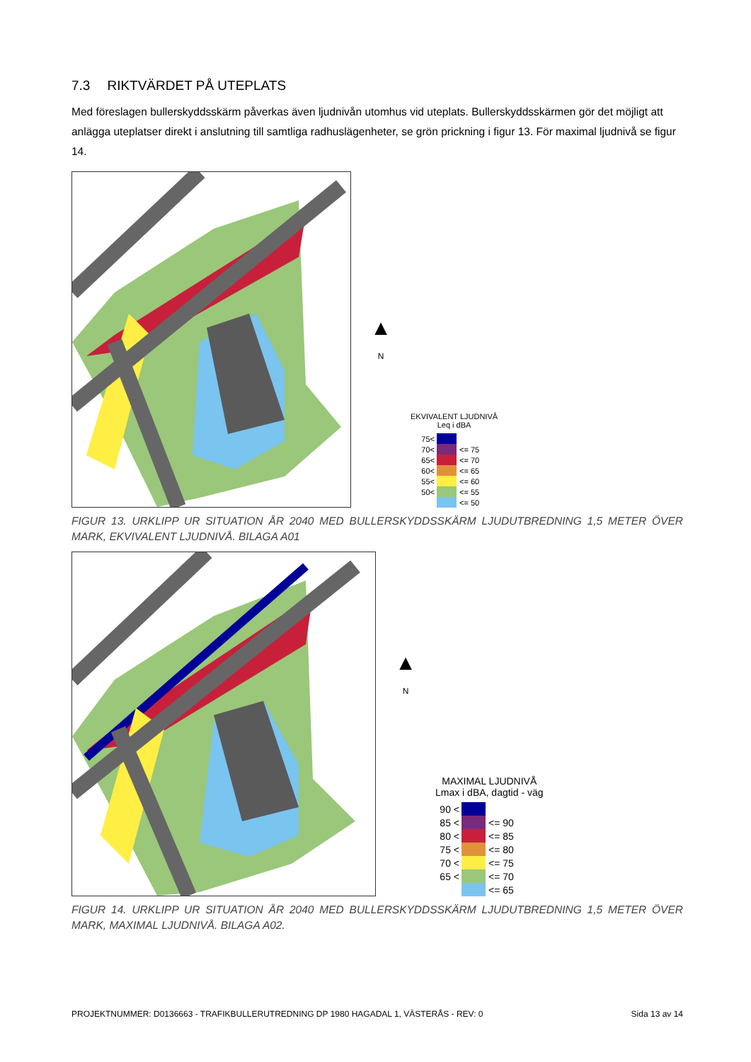7.3 RIKTVÄRDET PÅ UTEPLATS
Med föreslagen bullerskyddsskärm påverkas även ljudnivån utomhus vid uteplats. Bullerskyddsskärmen gör det möjligt att anlägga uteplatser direkt i anslutning till samtliga radhuslägenheter, se grön prickning i figur 13. För maximal ljudnivå se figur 14.
▲
N
EKVIVALENT LJUDNIVÅ
Leq i dBA
75<
70< <= 75
65< <= 70
60< <= 65
55< <= 60
50< <= 55
<= 50
FIGUR 13. URKLIPP UR SITUATION ÅR 2040 MED BULLERSKYDDSSKÄRM LJUDUTBREDNING 1,5 METER ÖVER MARK, EKVIVALENT LJUDNIVÅ. BILAGA A01
▲
N
MAXIMAL LJUDNIVÅ
Lmax i dBA, dagtid - väg
90 <
85 < <= 90
80 < <= 85
75 < <= 80
70 < <= 75
65 < <= 70
<= 65
FIGUR 14. URKLIPP UR SITUATION ÅR 2040 MED BULLERSKYDDSSKÄRM LJUDUTBREDNING 1,5 METER ÖVER MARK, MAXIMAL LJUDNIVÅ. BILAGA A02.
PROJEKTNUMMER: D0136663 - TRAFIKBULLERUTREDNING DP 1980 HAGADAL 1, VÄSTERÅS - REV: 0 Sida 13 av 14